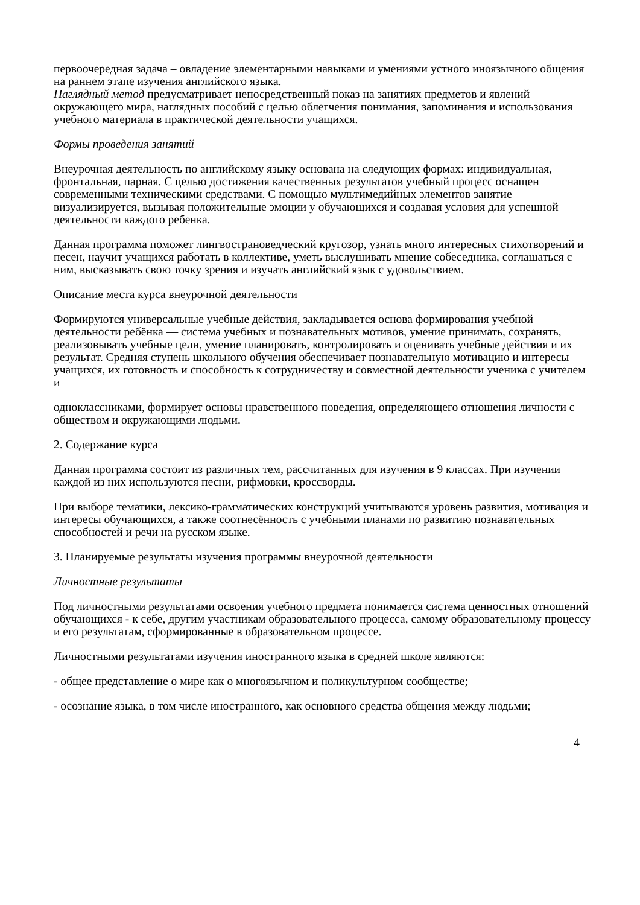первоочередная задача – овладение элементарными навыками и умениями устного иноязычного общения на раннем этапе изучения английского языка.
Наглядный метод предусматривает непосредственный показ на занятиях предметов и явлений окружающего мира, наглядных пособий с целью облегчения понимания, запоминания и использования учебного материала в практической деятельности учащихся.
Формы проведения занятий
Внеурочная деятельность по английскому языку основана на следующих формах: индивидуальная, фронтальная, парная. С целью достижения качественных результатов учебный процесс оснащен современными техническими средствами. С помощью мультимедийных элементов занятие визуализируется, вызывая положительные эмоции у обучающихся и создавая условия для успешной деятельности каждого ребенка.
Данная программа поможет лингвострановедческий кругозор, узнать много интересных стихотворений и песен, научит учащихся работать в коллективе, уметь выслушивать мнение собеседника, соглашаться с ним, высказывать свою точку зрения и изучать английский язык с удовольствием.
Описание места курса внеурочной деятельности
Формируются универсальные учебные действия, закладывается основа формирования учебной деятельности ребёнка — система учебных и познавательных мотивов, умение принимать, сохранять, реализовывать учебные цели, умение планировать, контролировать и оценивать учебные действия и их результат. Средняя ступень школьного обучения обеспечивает познавательную мотивацию и интересы учащихся, их готовность и способность к сотрудничеству и совместной деятельности ученика с учителем и
одноклассниками, формирует основы нравственного поведения, определяющего отношения личности с обществом и окружающими людьми.
2. Содержание курса
Данная программа состоит из различных тем, рассчитанных для изучения в 9 классах. При изучении каждой из них используются песни, рифмовки, кроссворды.
При выборе тематики, лексико-грамматических конструкций учитываются уровень развития, мотивация и интересы обучающихся, а также соотнесённость с учебными планами по развитию познавательных способностей и речи на русском языке.
3. Планируемые результаты изучения программы внеурочной деятельности
Личностные результаты
Под личностными результатами освоения учебного предмета понимается система ценностных отношений обучающихся - к себе, другим участникам образовательного процесса, самому образовательному процессу и его результатам, сформированные в образовательном процессе.
Личностными результатами изучения иностранного языка в средней школе являются:
- общее представление о мире как о многоязычном и поликультурном сообществе;
- осознание языка, в том числе иностранного, как основного средства общения между людьми;
4